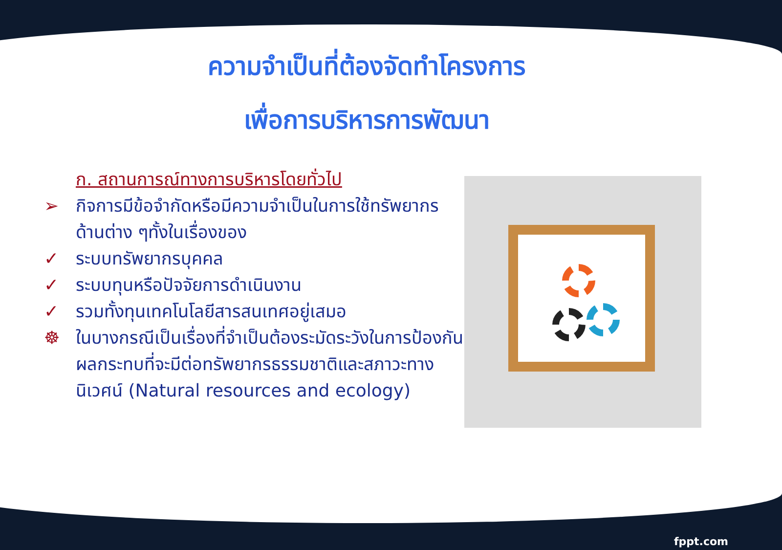ความจำเป็นที่ต้องจัดทำโครงการ
เพื่อการบริหารการพัฒนา
ก. สถานการณ์ทางการบริหารโดยทั่วไป
➢ กิจการมีข้อจำกัดหรือมีความจำเป็นในการใช้ทรัพยากรด้านต่าง ๆทั้งในเรื่องของ
✓ ระบบทรัพยากรบุคคล
✓ ระบบทุนหรือปัจจัยการดำเนินงาน
✓ รวมทั้งทุนเทคโนโลยีสารสนเทศอยู่เสมอ
☸ ในบางกรณีเป็นเรื่องที่จำเป็นต้องระมัดระวังในการป้องกันผลกระทบที่จะมีต่อทรัพยากรธรรมชาติและสภาวะทางนิเวศน์ (Natural resources and ecology)
fppt.com